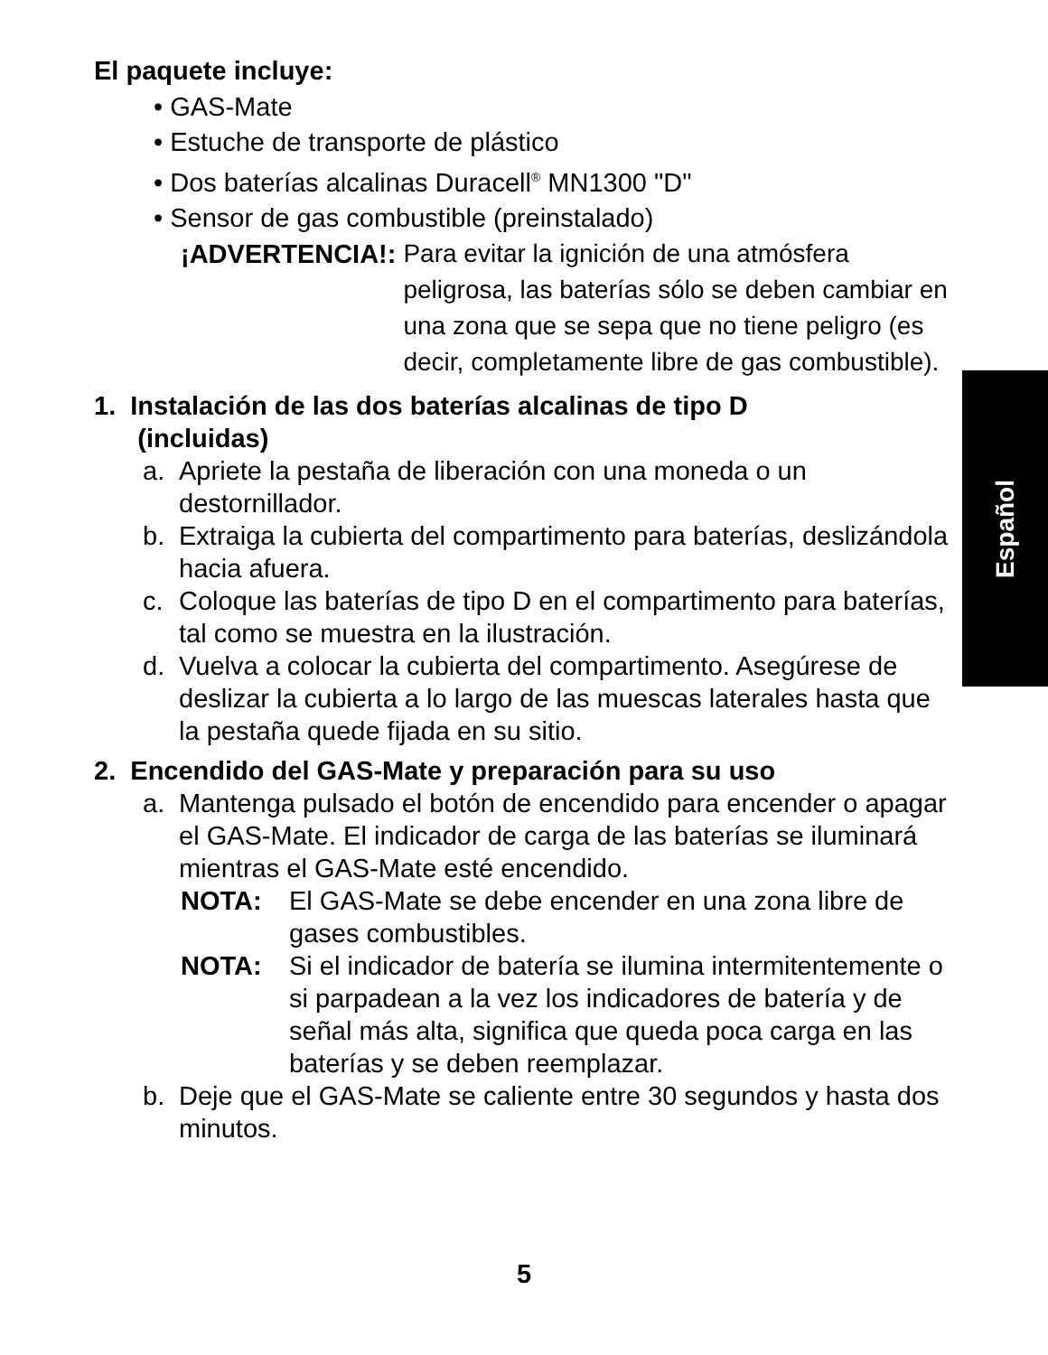El paquete incluye:
• GAS-Mate
• Estuche de transporte de plástico
• Dos baterías alcalinas Duracell<sup>®</sup> MN1300 "D"
• Sensor de gas combustible (preinstalado)
¡ADVERTENCIA!:
Para evitar la ignición de una atmósfera peligrosa, las baterías sólo se deben cambiar en una zona que se sepa que no tiene peligro (es decir, completamente libre de gas combustible).
1. Instalación de las dos baterías alcalinas de tipo D
(incluidas)
a. Apriete la pestaña de liberación con una moneda o un destornillador.
b. Extraiga la cubierta del compartimento para baterías, deslizándola hacia afuera.
c. Coloque las baterías de tipo D en el compartimento para baterías, tal como se muestra en la ilustración.
d. Vuelva a colocar la cubierta del compartimento. Asegúrese de deslizar la cubierta a lo largo de las muescas laterales hasta que la pestaña quede fijada en su sitio.
2. Encendido del GAS-Mate y preparación para su uso
a. Mantenga pulsado el botón de encendido para encender o apagar el GAS-Mate. El indicador de carga de las baterías se iluminará mientras el GAS-Mate esté encendido.
NOTA: El GAS-Mate se debe encender en una zona libre de gases combustibles.
NOTA: Si el indicador de batería se ilumina intermitentemente o si parpadean a la vez los indicadores de batería y de señal más alta, significa que queda poca carga en las baterías y se deben reemplazar.
b. Deje que el GAS-Mate se caliente entre 30 segundos y hasta dos minutos.
Español
5